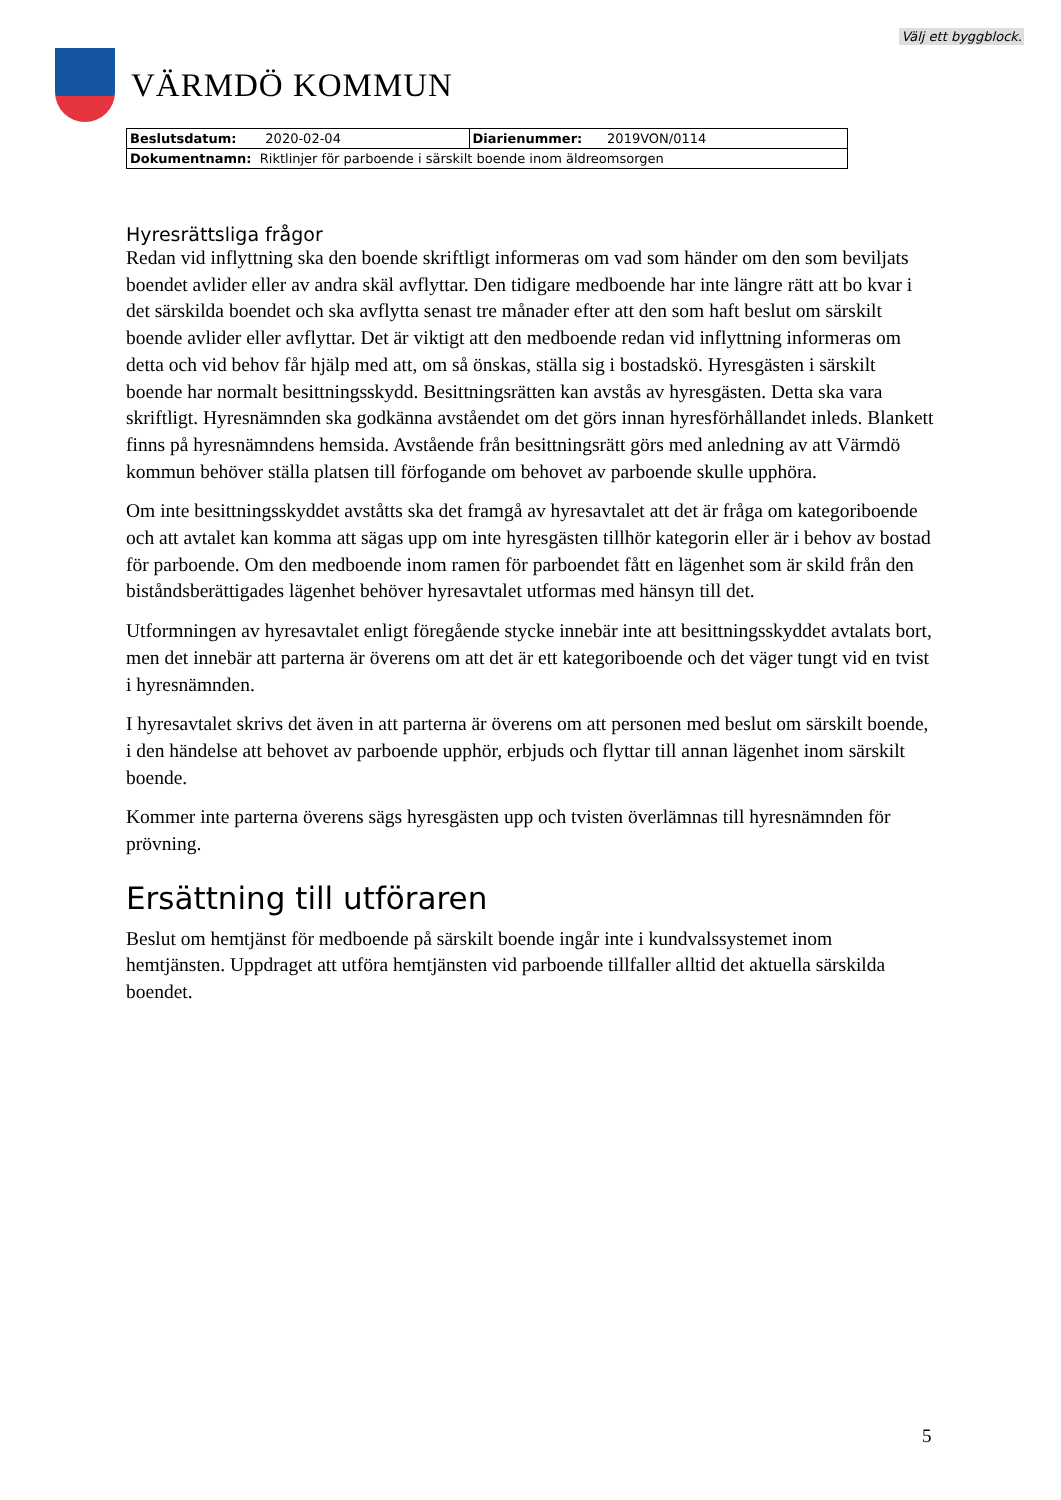Välj ett byggblock.
VÄRMDÖ KOMMUN
| Beslutsdatum: 2020-02-04 | Diarienummer: 2019VON/0114 |
| Dokumentnamn: Riktlinjer för parboende i särskilt boende inom äldreomsorgen | |
Hyresrättsliga frågor
Redan vid inflyttning ska den boende skriftligt informeras om vad som händer om den som beviljats boendet avlider eller av andra skäl avflyttar. Den tidigare medboende har inte längre rätt att bo kvar i det särskilda boendet och ska avflytta senast tre månader efter att den som haft beslut om särskilt boende avlider eller avflyttar. Det är viktigt att den medboende redan vid inflyttning informeras om detta och vid behov får hjälp med att, om så önskas, ställa sig i bostadskö. Hyresgästen i särskilt boende har normalt besittningsskydd. Besittningsrätten kan avstås av hyresgästen. Detta ska vara skriftligt. Hyresnämnden ska godkänna avståendet om det görs innan hyresförhållandet inleds. Blankett finns på hyresnämndens hemsida. Avstående från besittningsrätt görs med anledning av att Värmdö kommun behöver ställa platsen till förfogande om behovet av parboende skulle upphöra.
Om inte besittningsskyddet avståtts ska det framgå av hyresavtalet att det är fråga om kategoriboende och att avtalet kan komma att sägas upp om inte hyresgästen tillhör kategorin eller är i behov av bostad för parboende. Om den medboende inom ramen för parboendet fått en lägenhet som är skild från den biståndsberättigades lägenhet behöver hyresavtalet utformas med hänsyn till det.
Utformningen av hyresavtalet enligt föregående stycke innebär inte att besittningsskyddet avtalats bort, men det innebär att parterna är överens om att det är ett kategoriboende och det väger tungt vid en tvist i hyresnämnden.
I hyresavtalet skrivs det även in att parterna är överens om att personen med beslut om särskilt boende, i den händelse att behovet av parboende upphör, erbjuds och flyttar till annan lägenhet inom särskilt boende.
Kommer inte parterna överens sägs hyresgästen upp och tvisten överlämnas till hyresnämnden för prövning.
Ersättning till utföraren
Beslut om hemtjänst för medboende på särskilt boende ingår inte i kundvalssystemet inom hemtjänsten. Uppdraget att utföra hemtjänsten vid parboende tillfaller alltid det aktuella särskilda boendet.
5